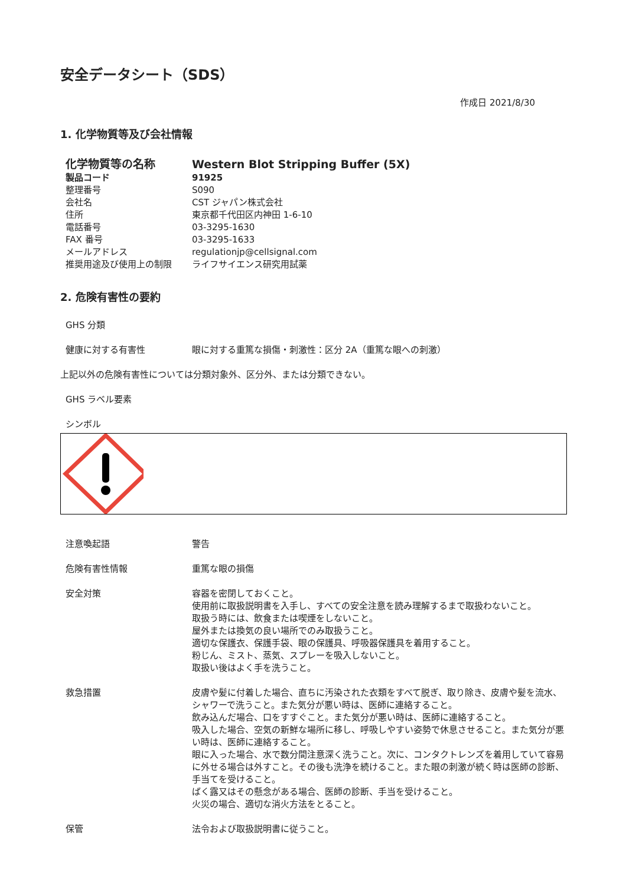安全データシート（SDS）
作成日 2021/8/30
1. 化学物質等及び会社情報
| 化学物質等の名称 | Western Blot Stripping Buffer (5X) |
| 製品コード | 91925 |
| 整理番号 | S090 |
| 会社名 | CST ジャパン株式会社 |
| 住所 | 東京都千代田区内神田 1-6-10 |
| 電話番号 | 03-3295-1630 |
| FAX 番号 | 03-3295-1633 |
| メールアドレス | regulationjp@cellsignal.com |
| 推奨用途及び使用上の制限 | ライフサイエンス研究用試薬 |
2. 危険有害性の要約
GHS 分類
| 健康に対する有害性 | 眼に対する重篤な損傷・刺激性：区分 2A（重篤な眼への刺激） |
上記以外の危険有害性については分類対象外、区分外、または分類できない。
GHS ラベル要素
シンボル
| 注意喚起語 | 警告 |
| 危険有害性情報 | 重篤な眼の損傷 |
| 安全対策 | 容器を密閉しておくこと。 使用前に取扱説明書を入手し、すべての安全注意を読み理解するまで取扱わないこと。 取扱う時には、飲食または喫煙をしないこと。 屋外または換気の良い場所でのみ取扱うこと。 適切な保護衣、保護手袋、眼の保護具、呼吸器保護具を着用すること。 粉じん、ミスト、蒸気、スプレーを吸入しないこと。 取扱い後はよく手を洗うこと。 |
| 救急措置 | 皮膚や髪に付着した場合、直ちに汚染された衣類をすべて脱ぎ、取り除き、皮膚や髪を流水、シャワーで洗うこと。また気分が悪い時は、医師に連絡すること。 飲み込んだ場合、口をすすぐこと。また気分が悪い時は、医師に連絡すること。 吸入した場合、空気の新鮮な場所に移し、呼吸しやすい姿勢で休息させること。また気分が悪い時は、医師に連絡すること。 眼に入った場合、水で数分間注意深く洗うこと。次に、コンタクトレンズを着用していて容易に外せる場合は外すこと。その後も洗浄を続けること。また眼の刺激が続く時は医師の診断、手当てを受けること。 ばく露又はその懸念がある場合、医師の診断、手当を受けること。 火災の場合、適切な消火方法をとること。 |
| 保管 | 法令および取扱説明書に従うこと。 |